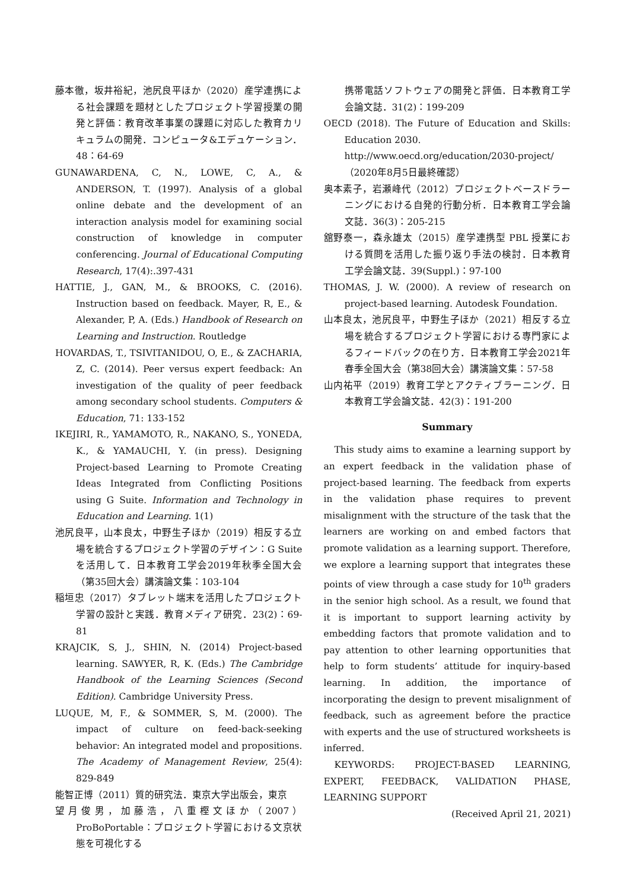藤本徹，坂井裕紀，池尻良平ほか（2020）産学連携による社会課題を題材としたプロジェクト学習授業の開発と評価：教育改革事業の課題に対応した教育カリキュラムの開発．コンピュータ&エデュケーション．48：64-69
GUNAWARDENA, C, N., LOWE, C, A., & ANDERSON, T. (1997). Analysis of a global online debate and the development of an interaction analysis model for examining social construction of knowledge in computer conferencing. Journal of Educational Computing Research, 17(4):.397-431
HATTIE, J., GAN, M., & BROOKS, C. (2016). Instruction based on feedback. Mayer, R, E., & Alexander, P, A. (Eds.) Handbook of Research on Learning and Instruction. Routledge
HOVARDAS, T., TSIVITANIDOU, O, E., & ZACHARIA, Z, C. (2014). Peer versus expert feedback: An investigation of the quality of peer feedback among secondary school students. Computers & Education, 71: 133-152
IKEJIRI, R., YAMAMOTO, R., NAKANO, S., YONEDA, K., & YAMAUCHI, Y. (in press). Designing Project-based Learning to Promote Creating Ideas Integrated from Conflicting Positions using G Suite. Information and Technology in Education and Learning. 1(1)
池尻良平，山本良太，中野生子ほか（2019）相反する立場を統合するプロジェクト学習のデザイン：G Suite を活用して．日本教育工学会2019年秋季全国大会（第35回大会）講演論文集：103-104
稲垣忠（2017）タブレット端末を活用したプロジェクト学習の設計と実践．教育メディア研究．23(2)：69-81
KRAJCIK, S, J., SHIN, N. (2014) Project-based learning. SAWYER, R, K. (Eds.) The Cambridge Handbook of the Learning Sciences (Second Edition). Cambridge University Press.
LUQUE, M, F., & SOMMER, S, M. (2000). The impact of culture on feed-back-seeking behavior: An integrated model and propositions. The Academy of Management Review, 25(4): 829-849
能智正博（2011）質的研究法．東京大学出版会，東京
望月俊男，加藤浩，八重樫文ほか（2007）ProBoPortable：プロジェクト学習における文京状態を可視化する
携帯電話ソフトウェアの開発と評価．日本教育工学会論文誌．31(2)：199-209
OECD (2018). The Future of Education and Skills: Education 2030.
http://www.oecd.org/education/2030-project/
（2020年8月5日最終確認）
奥本素子，岩瀬峰代（2012）プロジェクトベースドラーニングにおける自発的行動分析．日本教育工学会論文誌．36(3)：205-215
舘野泰一，森永雄太（2015）産学連携型 PBL 授業における質問を活用した振り返り手法の検討．日本教育工学会論文誌．39(Suppl.)：97-100
THOMAS, J. W. (2000). A review of research on project-based learning. Autodesk Foundation.
山本良太，池尻良平，中野生子ほか（2021）相反する立場を統合するプロジェクト学習における専門家によるフィードバックの在り方．日本教育工学会2021年春季全国大会（第38回大会）講演論文集：57-58
山内祐平（2019）教育工学とアクティブラーニング．日本教育工学会論文誌．42(3)：191-200
Summary
This study aims to examine a learning support by an expert feedback in the validation phase of project-based learning. The feedback from experts in the validation phase requires to prevent misalignment with the structure of the task that the learners are working on and embed factors that promote validation as a learning support. Therefore, we explore a learning support that integrates these points of view through a case study for 10<sup>th</sup> graders in the senior high school. As a result, we found that it is important to support learning activity by embedding factors that promote validation and to pay attention to other learning opportunities that help to form students’ attitude for inquiry-based learning. In addition, the importance of incorporating the design to prevent misalignment of feedback, such as agreement before the practice with experts and the use of structured worksheets is inferred.
KEYWORDS: PROJECT-BASED LEARNING, EXPERT, FEEDBACK, VALIDATION PHASE, LEARNING SUPPORT
(Received April 21, 2021)